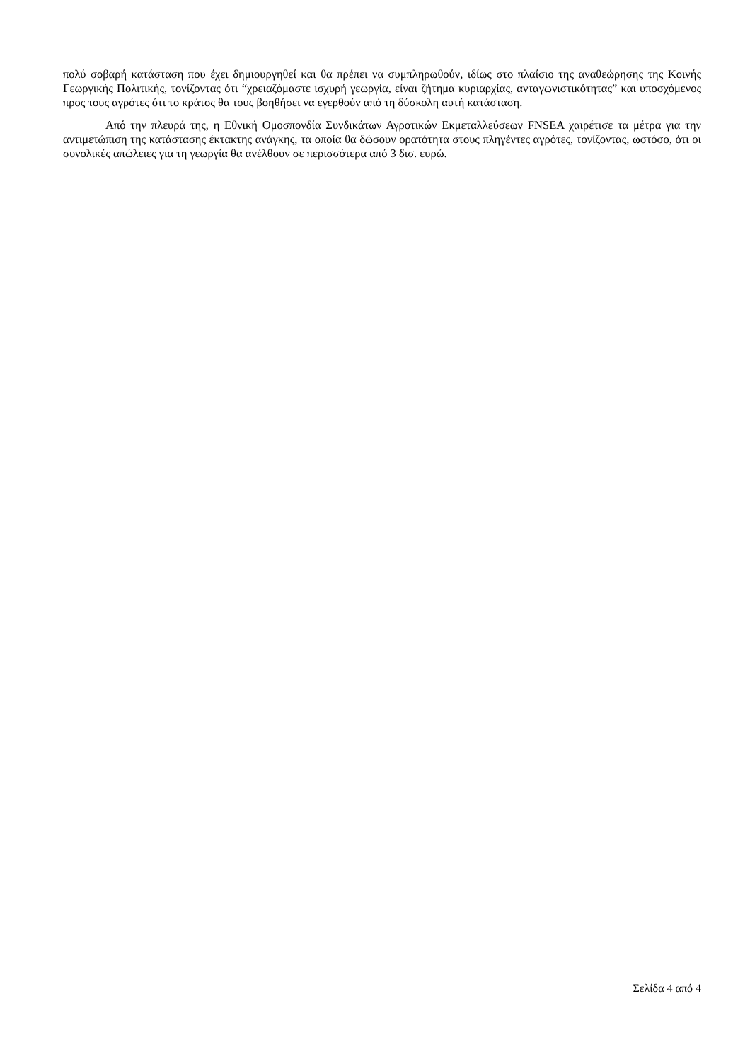πολύ σοβαρή κατάσταση που έχει δημιουργηθεί και θα πρέπει να συμπληρωθούν, ιδίως στο πλαίσιο της αναθεώρησης της Κοινής Γεωργικής Πολιτικής, τονίζοντας ότι “χρειαζόμαστε ισχυρή γεωργία, είναι ζήτημα κυριαρχίας, ανταγωνιστικότητας” και υποσχόμενος προς τους αγρότες ότι το κράτος θα τους βοηθήσει να εγερθούν από τη δύσκολη αυτή κατάσταση.
Από την πλευρά της, η Εθνική Ομοσπονδία Συνδικάτων Αγροτικών Εκμεταλλεύσεων FNSEA χαιρέτισε τα μέτρα για την αντιμετώπιση της κατάστασης έκτακτης ανάγκης, τα οποία θα δώσουν ορατότητα στους πληγέντες αγρότες, τονίζοντας, ωστόσο, ότι οι συνολικές απώλειες για τη γεωργία θα ανέλθουν σε περισσότερα από 3 δισ. ευρώ.
Σελίδα 4 από 4